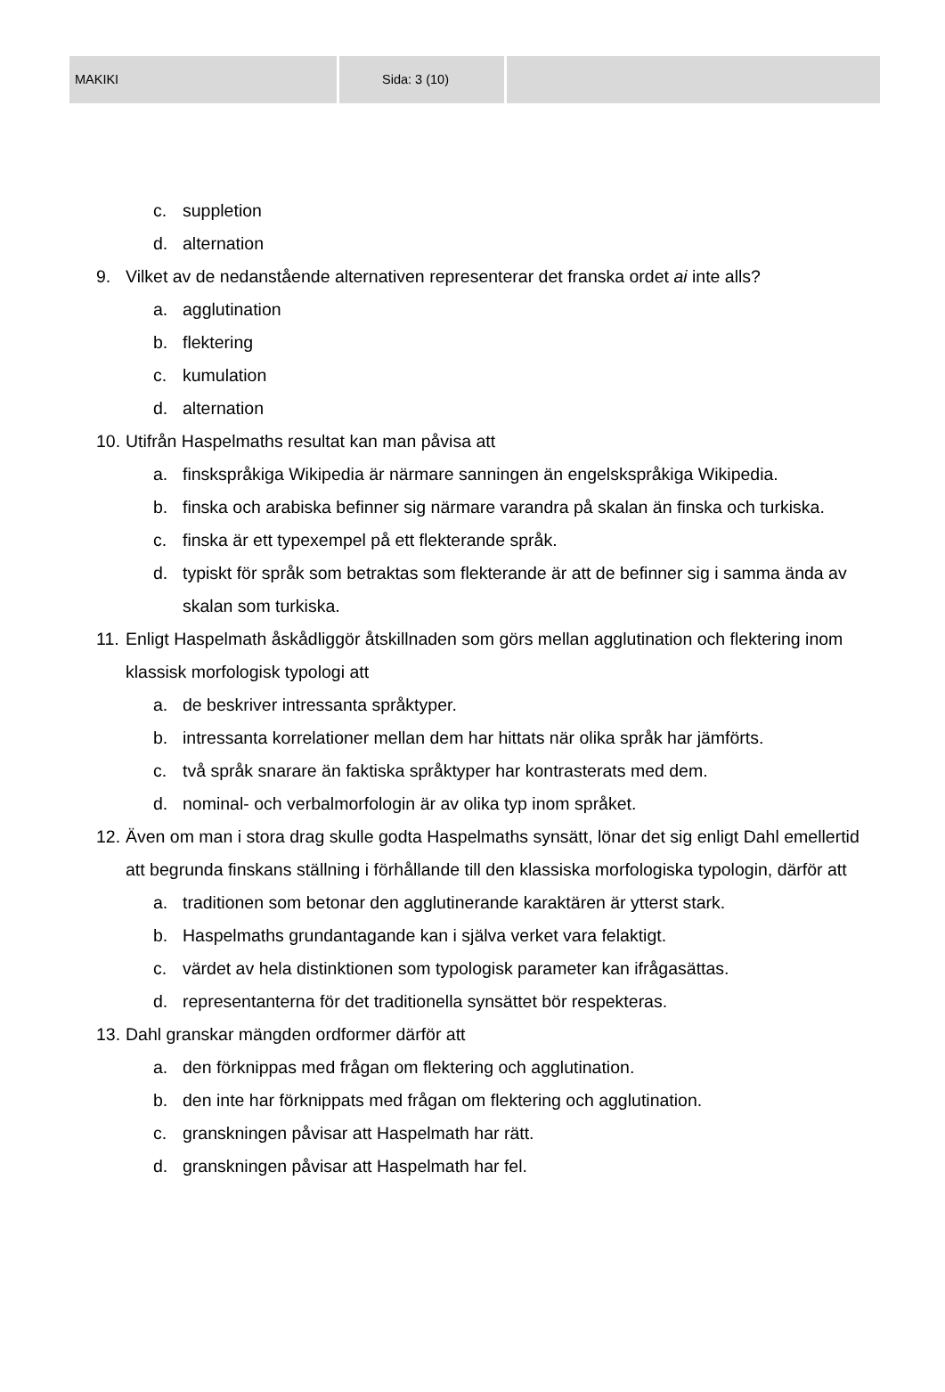MAKIKI Sida: 3 (10)
c. suppletion
d. alternation
9. Vilket av de nedanstående alternativen representerar det franska ordet ai inte alls?
a. agglutination
b. flektering
c. kumulation
d. alternation
10. Utifrån Haspelmaths resultat kan man påvisa att
a. finskspråkiga Wikipedia är närmare sanningen än engelskspråkiga Wikipedia.
b. finska och arabiska befinner sig närmare varandra på skalan än finska och turkiska.
c. finska är ett typexempel på ett flekterande språk.
d. typiskt för språk som betraktas som flekterande är att de befinner sig i samma ända av skalan som turkiska.
11. Enligt Haspelmath åskådliggör åtskillnaden som görs mellan agglutination och flektering inom klassisk morfologisk typologi att
a. de beskriver intressanta språktyper.
b. intressanta korrelationer mellan dem har hittats när olika språk har jämförts.
c. två språk snarare än faktiska språktyper har kontrasterats med dem.
d. nominal- och verbalmorfologin är av olika typ inom språket.
12. Även om man i stora drag skulle godta Haspelmaths synsätt, lönar det sig enligt Dahl emellertid att begrunda finskans ställning i förhållande till den klassiska morfologiska typologin, därför att
a. traditionen som betonar den agglutinerande karaktären är ytterst stark.
b. Haspelmaths grundantagande kan i själva verket vara felaktigt.
c. värdet av hela distinktionen som typologisk parameter kan ifrågasättas.
d. representanterna för det traditionella synsättet bör respekteras.
13. Dahl granskar mängden ordformer därför att
a. den förknippas med frågan om flektering och agglutination.
b. den inte har förknippats med frågan om flektering och agglutination.
c. granskningen påvisar att Haspelmath har rätt.
d. granskningen påvisar att Haspelmath har fel.